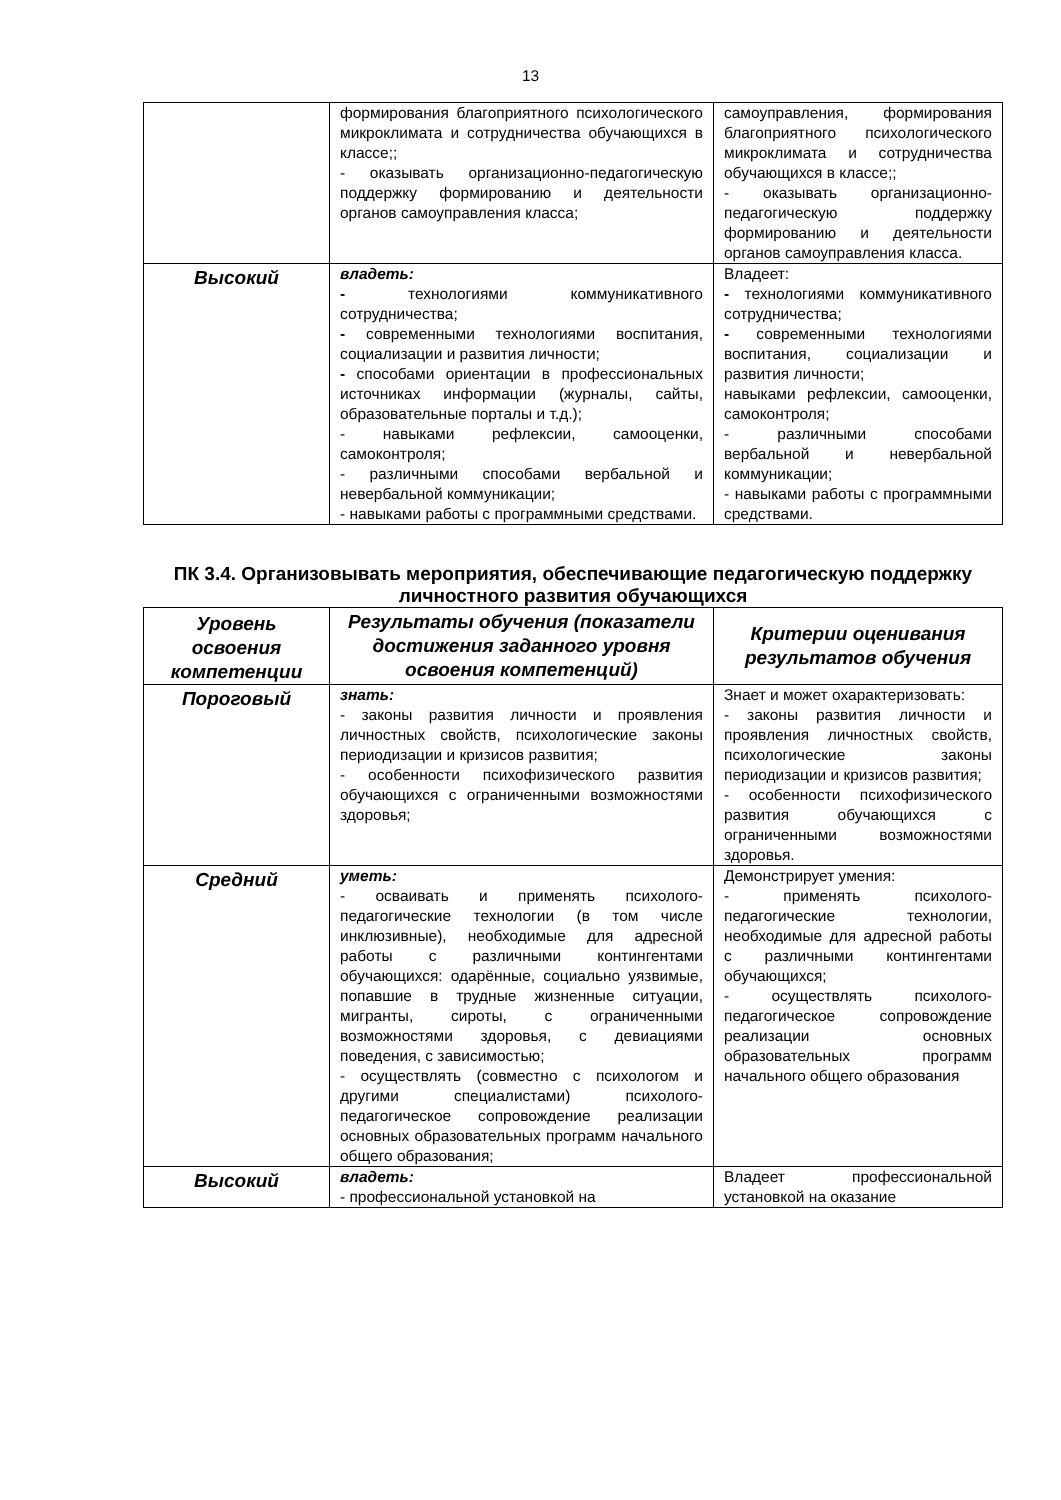13
| | формирования благоприятного психологического микроклимата и сотрудничества обучающихся в классе;; - оказывать организационно-педагогическую поддержку формированию и деятельности органов самоуправления класса; | самоуправления, формирования благоприятного психологического микроклимата и сотрудничества обучающихся в классе;; - оказывать организационно-педагогическую поддержку формированию и деятельности органов самоуправления класса. |
| Высокий | владеть: - технологиями коммуникативного сотрудничества; - современными технологиями воспитания, социализации и развития личности; - способами ориентации в профессиональных источниках информации (журналы, сайты, образовательные порталы и т.д.); - навыками рефлексии, самооценки, самоконтроля; - различными способами вербальной и невербальной коммуникации; - навыками работы с программными средствами. | Владеет: - технологиями коммуникативного сотрудничества; - современными технологиями воспитания, социализации и развития личности; навыками рефлексии, самооценки, самоконтроля; - различными способами вербальной и невербальной коммуникации; - навыками работы с программными средствами. |
ПК 3.4. Организовывать мероприятия, обеспечивающие педагогическую поддержку личностного развития обучающихся
| Уровень освоения компетенции | Результаты обучения (показатели достижения заданного уровня освоения компетенций) | Критерии оценивания результатов обучения |
| --- | --- | --- |
| Пороговый | знать: - законы развития личности и проявления личностных свойств, психологические законы периодизации и кризисов развития; - особенности психофизического развития обучающихся с ограниченными возможностями здоровья; | Знает и может охарактеризовать: - законы развития личности и проявления личностных свойств, психологические законы периодизации и кризисов развития; - особенности психофизического развития обучающихся с ограниченными возможностями здоровья. |
| Средний | уметь: - осваивать и применять психолого-педагогические технологии (в том числе инклюзивные), необходимые для адресной работы с различными контингентами обучающихся: одарённые, социально уязвимые, попавшие в трудные жизненные ситуации, мигранты, сироты, с ограниченными возможностями здоровья, с девиациями поведения, с зависимостью; - осуществлять (совместно с психологом и другими специалистами) психолого-педагогическое сопровождение реализации основных образовательных программ начального общего образования; | Демонстрирует умения: - применять психолого-педагогические технологии, необходимые для адресной работы с различными контингентами обучающихся; - осуществлять психолого-педагогическое сопровождение реализации основных образовательных программ начального общего образования |
| Высокий | владеть: - профессиональной установкой на | Владеет профессиональной установкой на оказание |